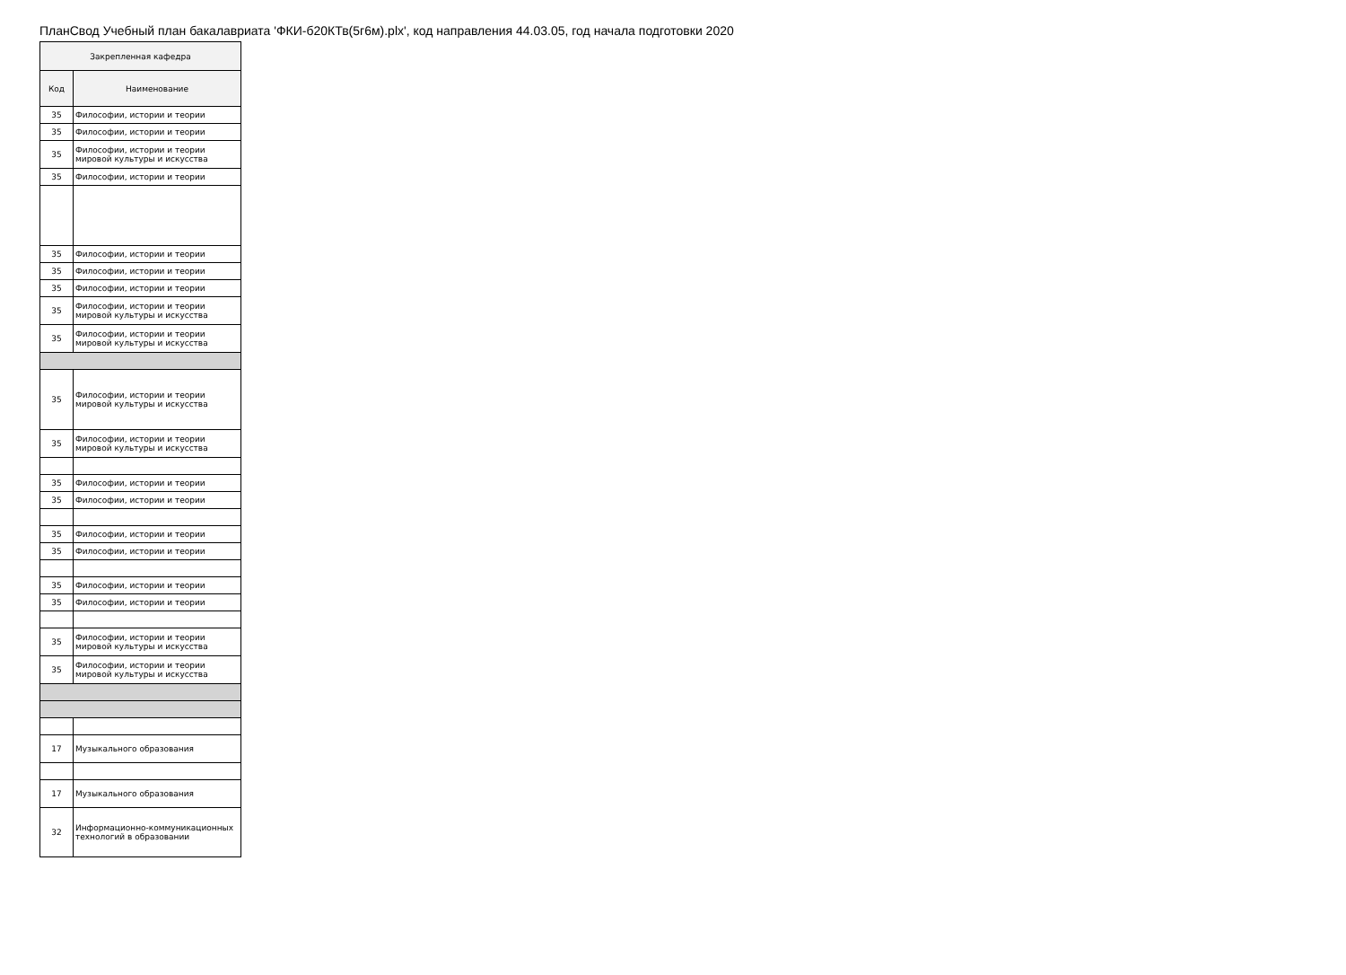ПланСвод Учебный план бакалавриата 'ФКИ-б20КТв(5г6м).plx', код направления 44.03.05, год начала подготовки 2020
| Закрепленная кафедра | |
| --- | --- |
| Код | Наименование |
| 35 | Философии, истории и теории |
| 35 | Философии, истории и теории |
| 35 | Философии, истории и теории мировой культуры и искусства |
| 35 | Философии, истории и теории |
| 35 | Философии, истории и теории |
| 35 | Философии, истории и теории |
| 35 | Философии, истории и теории |
| 35 | Философии, истории и теории мировой культуры и искусства |
| 35 | Философии, истории и теории мировой культуры и искусства |
| 35 | Философии, истории и теории мировой культуры и искусства |
| 35 | Философии, истории и теории мировой культуры и искусства |
| 35 | Философии, истории и теории |
| 35 | Философии, истории и теории |
| 35 | Философии, истории и теории |
| 35 | Философии, истории и теории |
| 35 | Философии, истории и теории |
| 35 | Философии, истории и теории |
| 35 | Философии, истории и теории мировой культуры и искусства |
| 35 | Философии, истории и теории мировой культуры и искусства |
| 17 | Музыкального образования |
| 17 | Музыкального образования |
| 32 | Информационно-коммуникационных технологий в образовании |